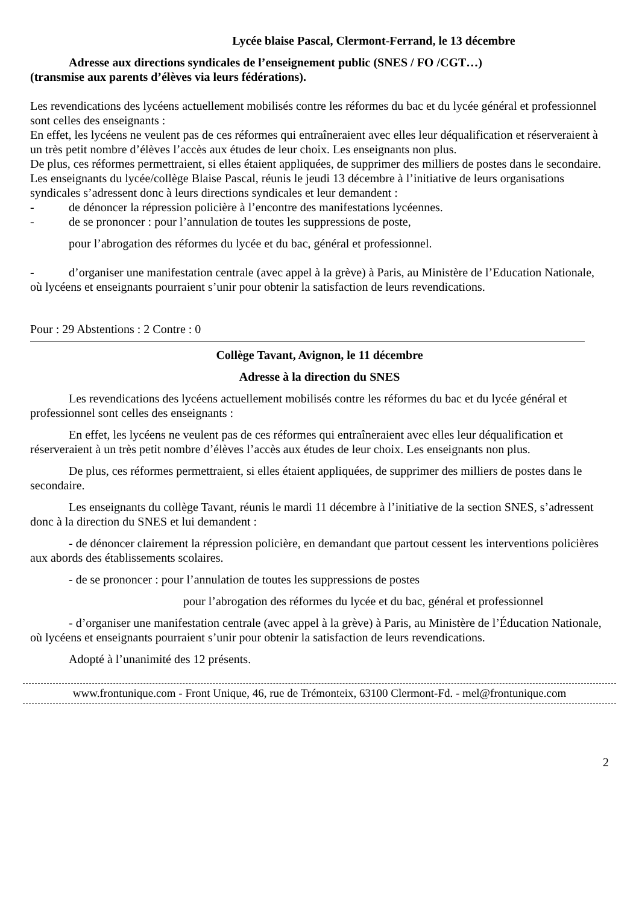Lycée blaise Pascal, Clermont-Ferrand, le 13 décembre
Adresse aux directions syndicales de l’enseignement public (SNES / FO /CGT…)
(transmise aux parents d’élèves via leurs fédérations).
Les revendications des lycéens actuellement mobilisés contre les réformes du bac et du lycée général et professionnel sont celles des enseignants :
En effet, les lycéens ne veulent pas de ces réformes qui entraîneraient avec elles leur déqualification et réserveraient à un très petit nombre d’élèves l’accès aux études de leur choix. Les enseignants non plus.
De plus, ces réformes permettraient, si elles étaient appliquées, de supprimer des milliers de postes dans le secondaire.
Les enseignants du lycée/collège Blaise Pascal, réunis le jeudi 13 décembre à l’initiative de leurs organisations syndicales s’adressent donc à leurs directions syndicales et leur demandent :
- de dénoncer la répression policière à l’encontre des manifestations lycéennes.
- de se prononcer : pour l’annulation de toutes les suppressions de poste,
pour l’abrogation des réformes du lycée et du bac, général et professionnel.
- d’organiser une manifestation centrale (avec appel à la grève) à Paris, au Ministère de l’Education Nationale, où lycéens et enseignants pourraient s’unir pour obtenir la satisfaction de leurs revendications.
Pour : 29 Abstentions : 2 Contre : 0
Collège Tavant, Avignon, le 11 décembre
Adresse à la direction du SNES
Les revendications des lycéens actuellement mobilisés contre les réformes du bac et du lycée général et professionnel sont celles des enseignants :
En effet, les lycéens ne veulent pas de ces réformes qui entraîneraient avec elles leur déqualification et réserveraient à un très petit nombre d’élèves l’accès aux études de leur choix. Les enseignants non plus.
De plus, ces réformes permettraient, si elles étaient appliquées, de supprimer des milliers de postes dans le secondaire.
Les enseignants du collège Tavant, réunis le mardi 11 décembre à l’initiative de la section SNES, s’adressent donc à la direction du SNES et lui demandent :
- de dénoncer clairement la répression policière, en demandant que partout cessent les interventions policières aux abords des établissements scolaires.
- de se prononcer : pour l’annulation de toutes les suppressions de postes
pour l’abrogation des réformes du lycée et du bac, général et professionnel
- d’organiser une manifestation centrale (avec appel à la grève) à Paris, au Ministère de l’Éducation Nationale, où lycéens et enseignants pourraient s’unir pour obtenir la satisfaction de leurs revendications.
Adopté à l’unanimité des 12 présents.
www.frontunique.com - Front Unique, 46, rue de Trémonteix, 63100 Clermont-Fd. - mel@frontunique.com
2